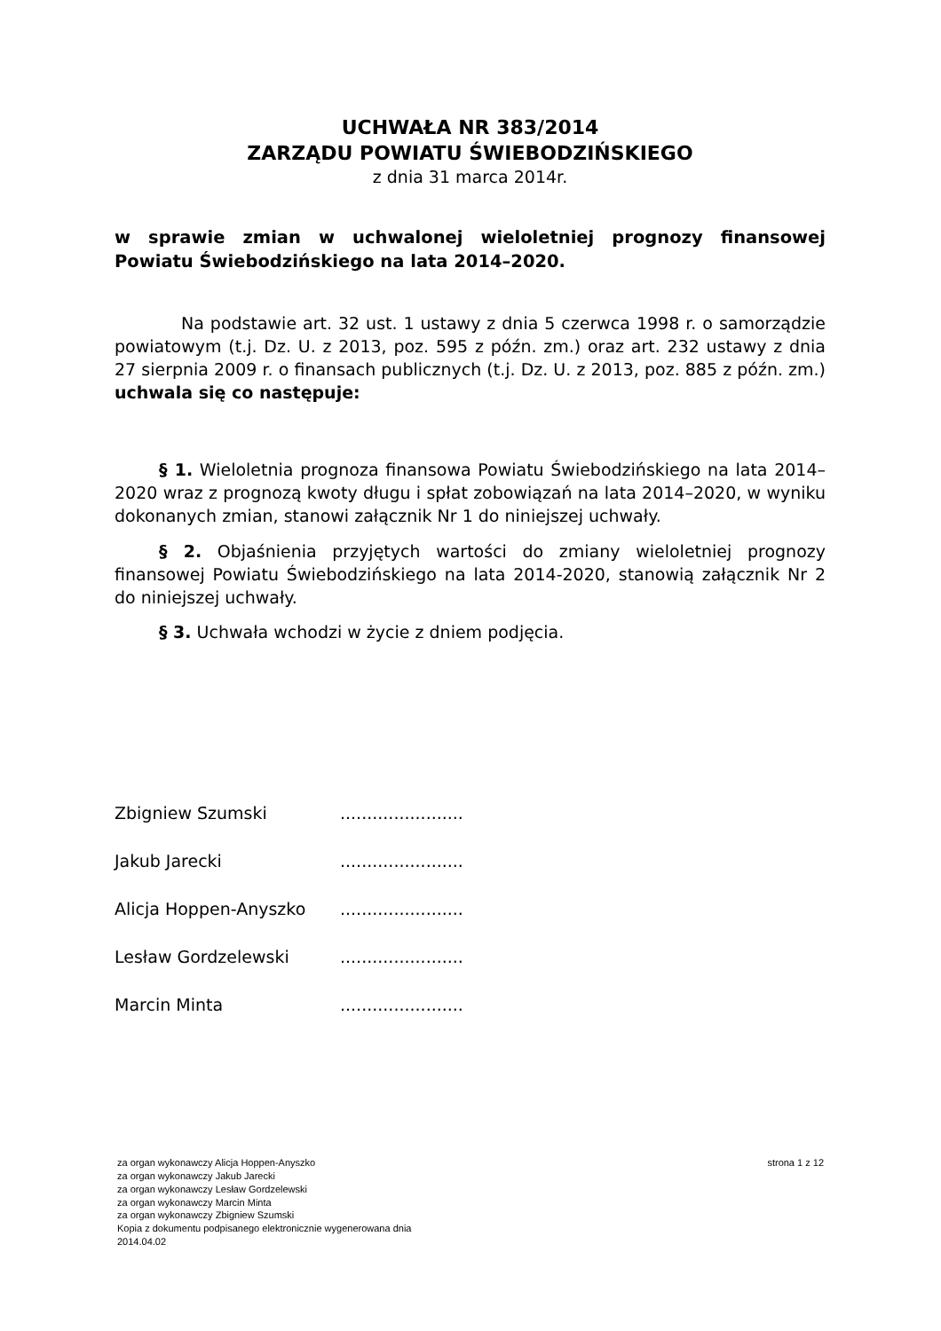UCHWAŁA NR 383/2014
ZARZĄDU POWIATU ŚWIEBODZIŃSKIEGO
z dnia 31 marca 2014r.
w sprawie zmian w uchwalonej wieloletniej prognozy finansowej Powiatu Świebodzińskiego na lata 2014–2020.
Na podstawie art. 32 ust. 1 ustawy z dnia 5 czerwca 1998 r. o samorządzie powiatowym (t.j. Dz. U. z 2013, poz. 595 z późn. zm.) oraz art. 232 ustawy z dnia 27 sierpnia 2009 r. o finansach publicznych (t.j. Dz. U. z 2013, poz. 885 z późn. zm.) uchwala się co następuje:
§ 1. Wieloletnia prognoza finansowa Powiatu Świebodzińskiego na lata 2014–2020 wraz z prognozą kwoty długu i spłat zobowiązań na lata 2014–2020, w wyniku dokonanych zmian, stanowi załącznik Nr 1 do niniejszej uchwały.
§ 2. Objaśnienia przyjętych wartości do zmiany wieloletniej prognozy finansowej Powiatu Świebodzińskiego na lata 2014-2020, stanowią załącznik Nr 2 do niniejszej uchwały.
§ 3. Uchwała wchodzi w życie z dniem podjęcia.
Zbigniew Szumski .......................
Jakub Jarecki .......................
Alicja Hoppen-Anyszko .......................
Lesław Gordzelewski .......................
Marcin Minta .......................
za organ wykonawczy Alicja Hoppen-Anyszko
za organ wykonawczy Jakub Jarecki
za organ wykonawczy Lesław Gordzelewski
za organ wykonawczy Marcin Minta
za organ wykonawczy Zbigniew Szumski
Kopia z dokumentu podpisanego elektronicznie wygenerowana dnia
2014.04.02
strona 1 z 12